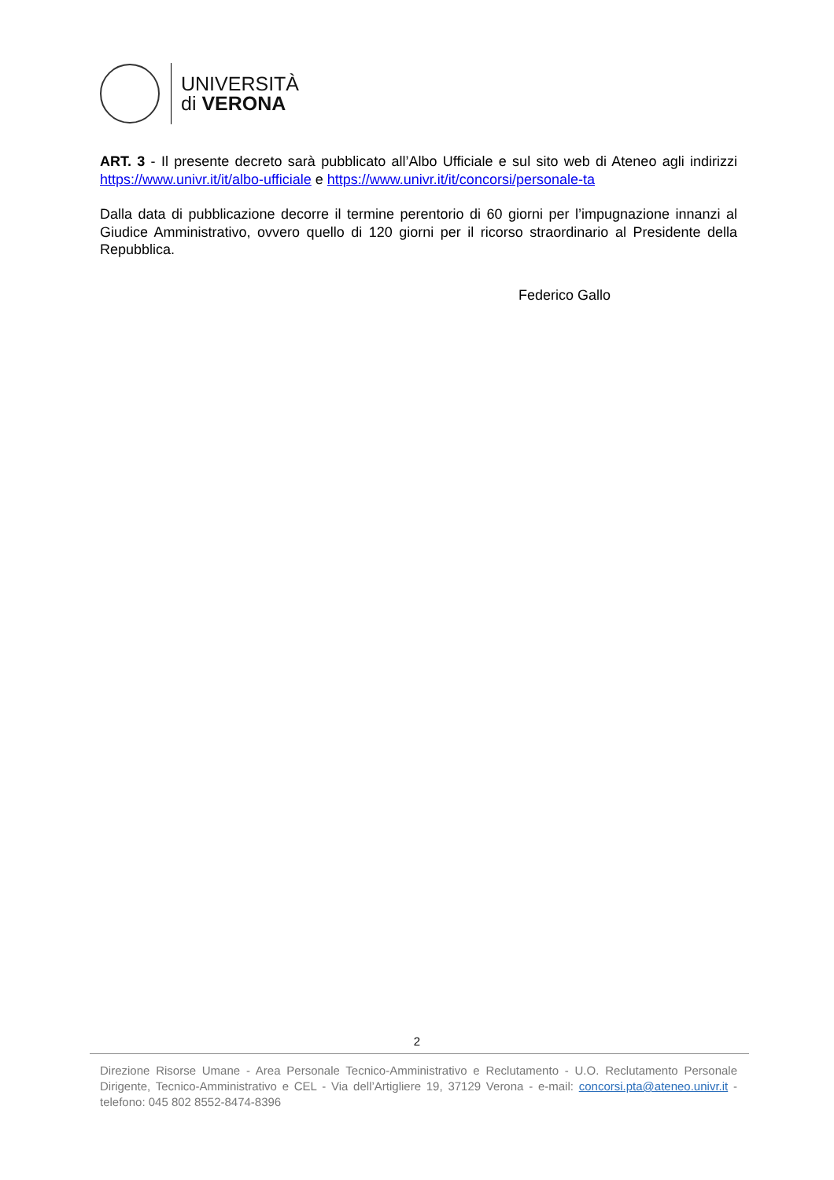UNIVERSITÀ
di VERONA
ART. 3 - Il presente decreto sarà pubblicato all’Albo Ufficiale e sul sito web di Ateneo agli indirizzi https://www.univr.it/it/albo-ufficiale e https://www.univr.it/it/concorsi/personale-ta
Dalla data di pubblicazione decorre il termine perentorio di 60 giorni per l’impugnazione innanzi al Giudice Amministrativo, ovvero quello di 120 giorni per il ricorso straordinario al Presidente della Repubblica.
Federico Gallo
2
Direzione Risorse Umane - Area Personale Tecnico-Amministrativo e Reclutamento - U.O. Reclutamento Personale Dirigente, Tecnico-Amministrativo e CEL - Via dell’Artigliere 19, 37129 Verona - e-mail: concorsi.pta@ateneo.univr.it - telefono: 045 802 8552-8474-8396